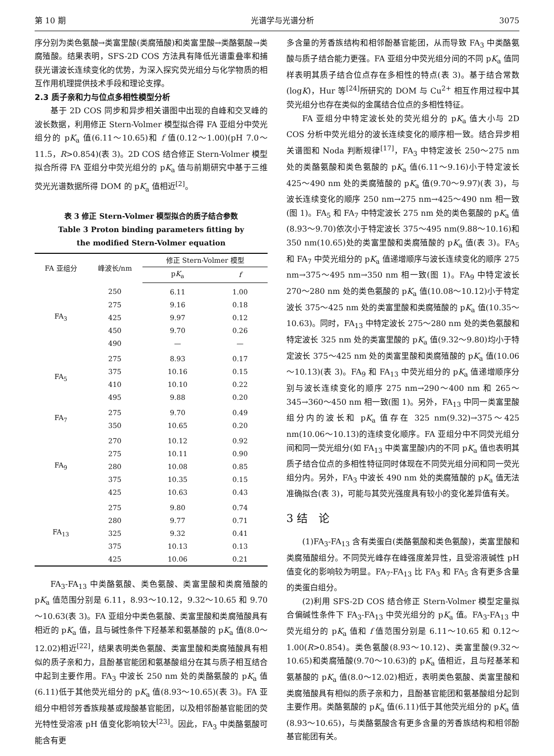第 10 期 光谱学与光谱分析 3075
序分别为类色氨酸→类富里酸(类腐殖酸)和类富里酸→类酪氨酸→类腐殖酸。结果表明，SFS-2D COS 方法具有降低光谱重叠率和捕获光谱波长连续变化的优势，为深入探究荧光组分与化学物质的相互作用机理提供技术手段和理论支撑。
2.3 质子亲和力与位点多相性模型分析
基于 2D COS 同步和异步相关谱图中出现的自峰和交叉峰的波长数据，利用修正 Stern-Volmer 模型拟合得 FA 亚组分中荧光组分的 pK<sub>a</sub> 值(6.11～10.65)和 f 值(0.12～1.00)(pH 7.0～11.5，R>0.854)(表 3)。2D COS 结合修正 Stern-Volmer 模型拟合所得 FA 亚组分中荧光组分的 pK<sub>a</sub> 值与前期研究中基于三维荧光光谱数据所得 DOM 的 pK<sub>a</sub> 值相近<sup>[2]</sup>。
表 3 修正 Stern-Volmer 模型拟合的质子结合参数
Table 3 Proton binding parameters fitting by
the modified Stern-Volmer equation
| FA 亚组分 | 峰波长/nm | 修正 Stern-Volmer 模型 | |
| --- | --- | --- | --- |
| | | p K<sub>a</sub> | f |
| FA<sub>3</sub> | 250 | 6.11 | 1.00 |
| | 275 | 9.16 | 0.18 |
| | 425 | 9.97 | 0.12 |
| | 450 | 9.70 | 0.26 |
| | 490 | — | — |
| FA<sub>5</sub> | 275 | 8.93 | 0.17 |
| | 375 | 10.16 | 0.15 |
| | 410 | 10.10 | 0.22 |
| | 495 | 9.88 | 0.20 |
| FA<sub>7</sub> | 275 | 9.70 | 0.49 |
| | 350 | 10.65 | 0.20 |
| FA<sub>9</sub> | 270 | 10.12 | 0.92 |
| | 275 | 10.11 | 0.90 |
| | 280 | 10.08 | 0.85 |
| | 375 | 10.35 | 0.15 |
| | 425 | 10.63 | 0.43 |
| FA<sub>13</sub> | 275 | 9.80 | 0.74 |
| | 280 | 9.77 | 0.71 |
| | 325 | 9.32 | 0.41 |
| | 375 | 10.13 | 0.13 |
| | 425 | 10.06 | 0.21 |
FA<sub>3</sub>-FA<sub>13</sub> 中类酪氨酸、类色氨酸、类富里酸和类腐殖酸的 pK<sub>a</sub> 值范围分别是 6.11，8.93～10.12，9.32～10.65 和 9.70～10.63(表 3)。FA 亚组分中类色氨酸、类富里酸和类腐殖酸具有相近的 pK<sub>a</sub> 值，且与碱性条件下羟基苯和氨基酸的 pK<sub>a</sub> 值(8.0～12.02)相近<sup>[22]</sup>，结果表明类色氨酸、类富里酸和类腐殖酸具有相似的质子亲和力，且酚基官能团和氨基酸组分在其与质子相互结合中起到主要作用。FA<sub>3</sub> 中波长 250 nm 处的类酪氨酸的 pK<sub>a</sub> 值(6.11)低于其他荧光组分的 pK<sub>a</sub> 值(8.93～10.65)(表 3)。FA 亚组分中相邻芳香族羧基或羧酸基官能团，以及相邻酚基官能团的荧光特性受溶液 pH 值变化影响较大<sup>[23]</sup>。因此，FA<sub>3</sub> 中类酪氨酸可能含有更
多含量的芳香族结构和相邻酚基官能团，从而导致 FA<sub>3</sub> 中类酪氨酸与质子结合能力更强。FA 亚组分中荧光组分间的不同 pK<sub>a</sub> 值同样表明其质子结合位点存在多相性的特点(表 3)。基于结合常数(logK)，Hur 等<sup>[24]</sup>所研究的 DOM 与 Cu<sup>2+</sup> 相互作用过程中其荧光组分也存在类似的金属结合位点的多相性特征。
FA 亚组分中特定波长处的荧光组分的 pK<sub>a</sub> 值大小与 2D COS 分析中荧光组分的波长连续变化的顺序相一致。结合异步相关谱图和 Noda 判断规律<sup>[17]</sup>，FA<sub>3</sub> 中特定波长 250～275 nm 处的类酪氨酸和类色氨酸的 pK<sub>a</sub> 值(6.11～9.16)小于特定波长 425～490 nm 处的类腐殖酸的 pK<sub>a</sub> 值(9.70～9.97)(表 3)，与波长连续变化的顺序 250 nm→275 nm→425～490 nm 相一致(图 1)。FA<sub>5</sub> 和 FA<sub>7</sub> 中特定波长 275 nm 处的类色氨酸的 pK<sub>a</sub> 值(8.93～9.70)依次小于特定波长 375～495 nm(9.88～10.16)和 350 nm(10.65)处的类富里酸和类腐殖酸的 pK<sub>a</sub> 值(表 3)。FA<sub>5</sub> 和 FA<sub>7</sub> 中荧光组分的 pK<sub>a</sub> 值递增顺序与波长连续变化的顺序 275 nm→375～495 nm→350 nm 相一致(图 1)。FA<sub>9</sub> 中特定波长 270～280 nm 处的类色氨酸的 pK<sub>a</sub> 值(10.08～10.12)小于特定波长 375～425 nm 处的类富里酸和类腐殖酸的 pK<sub>a</sub> 值(10.35～10.63)。同时，FA<sub>13</sub> 中特定波长 275～280 nm 处的类色氨酸和特定波长 325 nm 处的类富里酸的 pK<sub>a</sub> 值(9.32～9.80)均小于特定波长 375～425 nm 处的类富里酸和类腐殖酸的 pK<sub>a</sub> 值(10.06～10.13)(表 3)。FA<sub>9</sub> 和 FA<sub>13</sub> 中荧光组分的 pK<sub>a</sub> 值递增顺序分别与波长连续变化的顺序 275 nm→290～400 nm 和 265～345→360～450 nm 相一致(图 1)。另外，FA<sub>13</sub> 中同一类富里酸组分内的波长和 pK<sub>a</sub> 值存在 325 nm(9.32)→375～425 nm(10.06～10.13)的连续变化顺序。FA 亚组分中不同荧光组分间和同一荧光组分(如 FA<sub>13</sub> 中类富里酸)内的不同 pK<sub>a</sub> 值也表明其质子结合位点的多相性特征同时体现在不同荧光组分间和同一荧光组分内。另外，FA<sub>3</sub> 中波长 490 nm 处的类腐殖酸的 pK<sub>a</sub> 值无法准确拟合(表 3)，可能与其荧光强度具有较小的变化差异值有关。
3 结　论
(1)FA<sub>3</sub>-FA<sub>13</sub> 含有类蛋白(类酪氨酸和类色氨酸)，类富里酸和类腐殖酸组分。不同荧光峰存在峰强度差异性，且受溶液碱性 pH 值变化的影响较为明显。FA<sub>7</sub>-FA<sub>13</sub> 比 FA<sub>3</sub> 和 FA<sub>5</sub> 含有更多含量的类蛋白组分。
(2)利用 SFS-2D COS 结合修正 Stern-Volmer 模型定量拟合偏碱性条件下 FA<sub>3</sub>-FA<sub>13</sub> 中荧光组分的 pK<sub>a</sub> 值。FA<sub>3</sub>-FA<sub>13</sub> 中荧光组分的 pK<sub>a</sub> 值和 f 值范围分别是 6.11～10.65 和 0.12～1.00(R>0.854)。类色氨酸(8.93～10.12)、类富里酸(9.32～10.65)和类腐殖酸(9.70～10.63)的 pK<sub>a</sub> 值相近，且与羟基苯和氨基酸的 pK<sub>a</sub> 值(8.0～12.02)相近，表明类色氨酸、类富里酸和类腐殖酸具有相似的质子亲和力，且酚基官能团和氨基酸组分起到主要作用。类酪氨酸的 pK<sub>a</sub> 值(6.11)低于其他荧光组分的 pK<sub>a</sub> 值(8.93～10.65)，与类酪氨酸含有更多含量的芳香族结构和相邻酚基官能团有关。